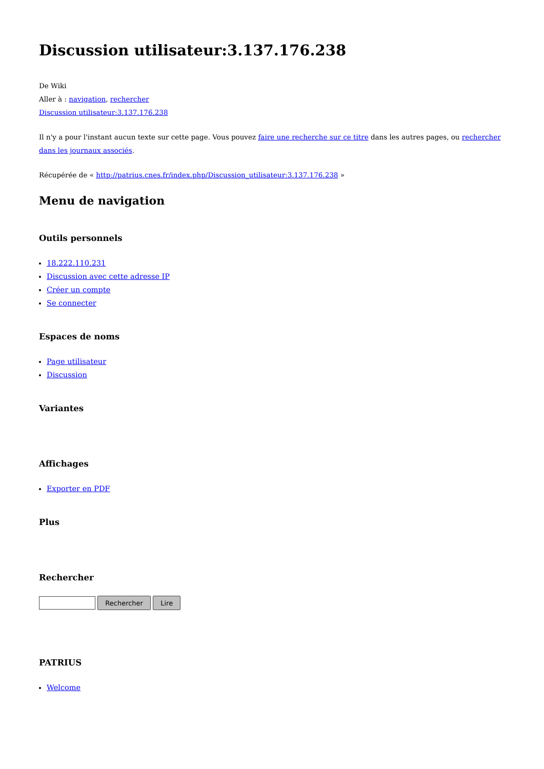Discussion utilisateur:3.137.176.238
De Wiki
Aller à : navigation, rechercher
Discussion utilisateur:3.137.176.238
Il n'y a pour l'instant aucun texte sur cette page. Vous pouvez faire une recherche sur ce titre dans les autres pages, ou rechercher dans les journaux associés.
Récupérée de « http://patrius.cnes.fr/index.php/Discussion_utilisateur:3.137.176.238 »
Menu de navigation
Outils personnels
18.222.110.231
Discussion avec cette adresse IP
Créer un compte
Se connecter
Espaces de noms
Page utilisateur
Discussion
Variantes
Affichages
Exporter en PDF
Plus
Rechercher
Rechercher Lire
PATRIUS
Welcome